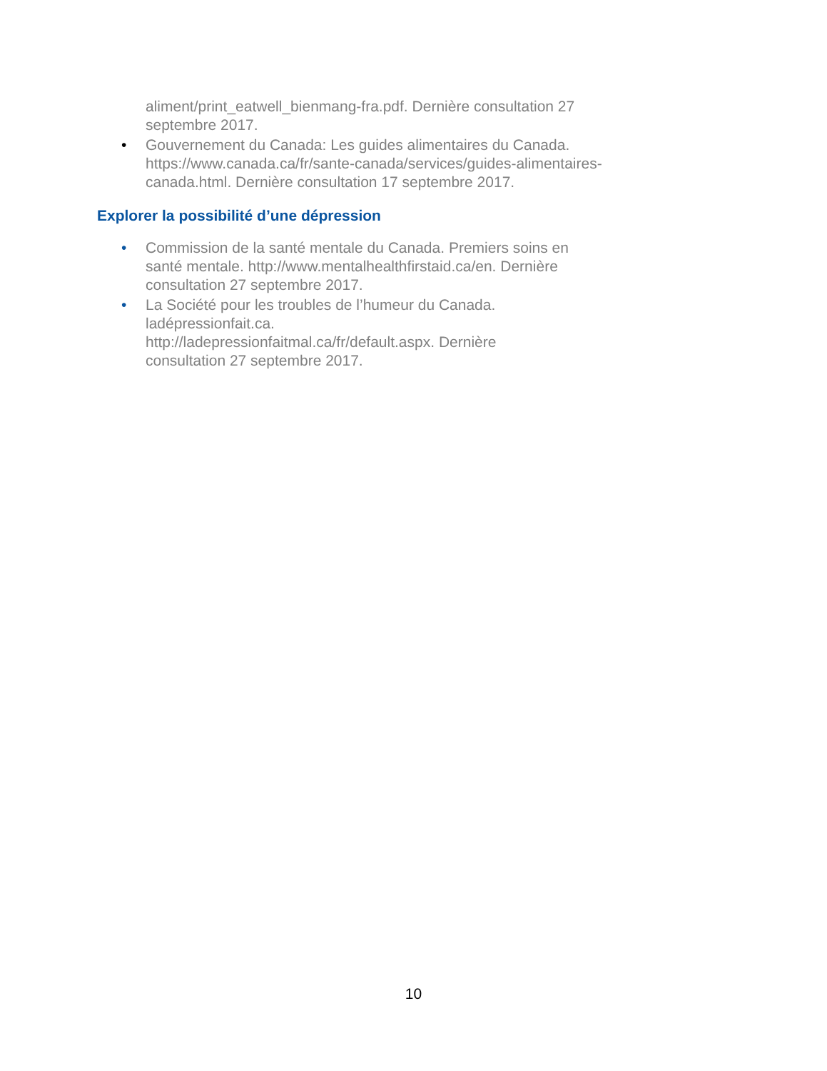aliment/print_eatwell_bienmang-fra.pdf. Dernière consultation 27 septembre 2017.
• Gouvernement du Canada: Les guides alimentaires du Canada. https://www.canada.ca/fr/sante-canada/services/guides-alimentaires-canada.html. Dernière consultation 17 septembre 2017.
Explorer la possibilité d’une dépression
• Commission de la santé mentale du Canada. Premiers soins en santé mentale. http://www.mentalhealthfirstaid.ca/en. Dernière consultation 27 septembre 2017.
• La Société pour les troubles de l’humeur du Canada. ladépressionfait.ca.
http://ladepressionfaitmal.ca/fr/default.aspx. Dernière consultation 27 septembre 2017.
10